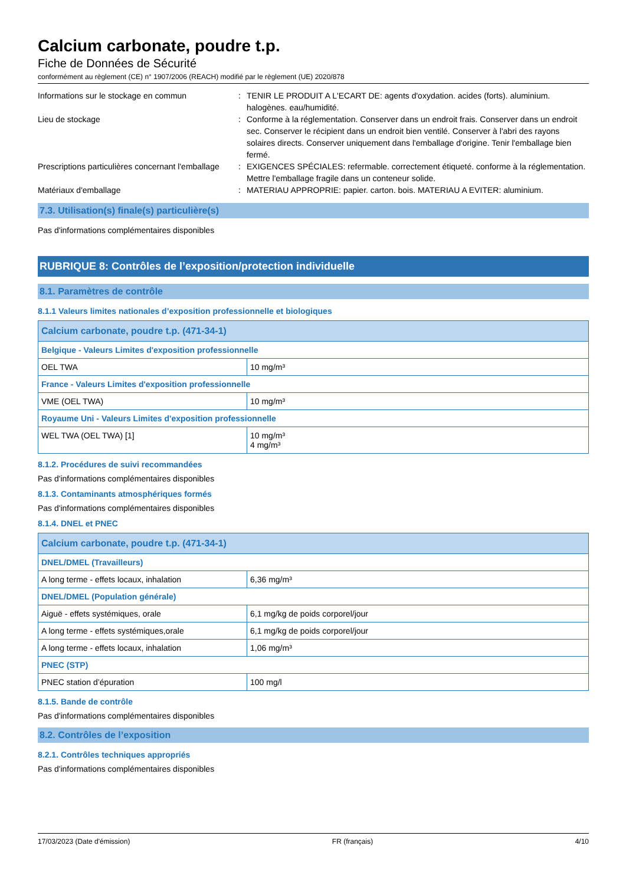Calcium carbonate, poudre t.p.
Fiche de Données de Sécurité
conformément au règlement (CE) n° 1907/2006 (REACH) modifié par le règlement (UE) 2020/878
Informations sur le stockage en commun
:
TENIR LE PRODUIT A L'ECART DE: agents d'oxydation. acides (forts). aluminium. halogènes. eau/humidité.
Lieu de stockage
:
Conforme à la réglementation. Conserver dans un endroit frais. Conserver dans un endroit sec. Conserver le récipient dans un endroit bien ventilé. Conserver à l'abri des rayons solaires directs. Conserver uniquement dans l'emballage d'origine. Tenir l'emballage bien fermé.
Prescriptions particulières concernant l'emballage
:
EXIGENCES SPÉCIALES: refermable. correctement étiqueté. conforme à la réglementation. Mettre l'emballage fragile dans un conteneur solide.
Matériaux d'emballage
:
MATERIAU APPROPRIE: papier. carton. bois. MATERIAU A EVITER: aluminium.
7.3. Utilisation(s) finale(s) particulière(s)
Pas d'informations complémentaires disponibles
RUBRIQUE 8: Contrôles de l’exposition/protection individuelle
8.1. Paramètres de contrôle
8.1.1 Valeurs limites nationales d’exposition professionnelle et biologiques
| Calcium carbonate, poudre t.p. (471-34-1) | |
| --- | --- |
| Belgique - Valeurs Limites d'exposition professionnelle | |
| OEL TWA | 10 mg/m³ |
| France - Valeurs Limites d'exposition professionnelle | |
| VME (OEL TWA) | 10 mg/m³ |
| Royaume Uni - Valeurs Limites d'exposition professionnelle | |
| WEL TWA (OEL TWA) [1] | 10 mg/m³ 4 mg/m³ |
8.1.2. Procédures de suivi recommandées
Pas d'informations complémentaires disponibles
8.1.3. Contaminants atmosphériques formés
Pas d'informations complémentaires disponibles
8.1.4. DNEL et PNEC
| Calcium carbonate, poudre t.p. (471-34-1) | |
| --- | --- |
| DNEL/DMEL (Travailleurs) | |
| A long terme - effets locaux, inhalation | 6,36 mg/m³ |
| DNEL/DMEL (Population générale) | |
| Aiguë - effets systémiques, orale | 6,1 mg/kg de poids corporel/jour |
| A long terme - effets systémiques,orale | 6,1 mg/kg de poids corporel/jour |
| A long terme - effets locaux, inhalation | 1,06 mg/m³ |
| PNEC (STP) | |
| PNEC station d’épuration | 100 mg/l |
8.1.5. Bande de contrôle
Pas d'informations complémentaires disponibles
8.2. Contrôles de l’exposition
8.2.1. Contrôles techniques appropriés
Pas d'informations complémentaires disponibles
17/03/2023 (Date d'émission) FR (français) 4/10